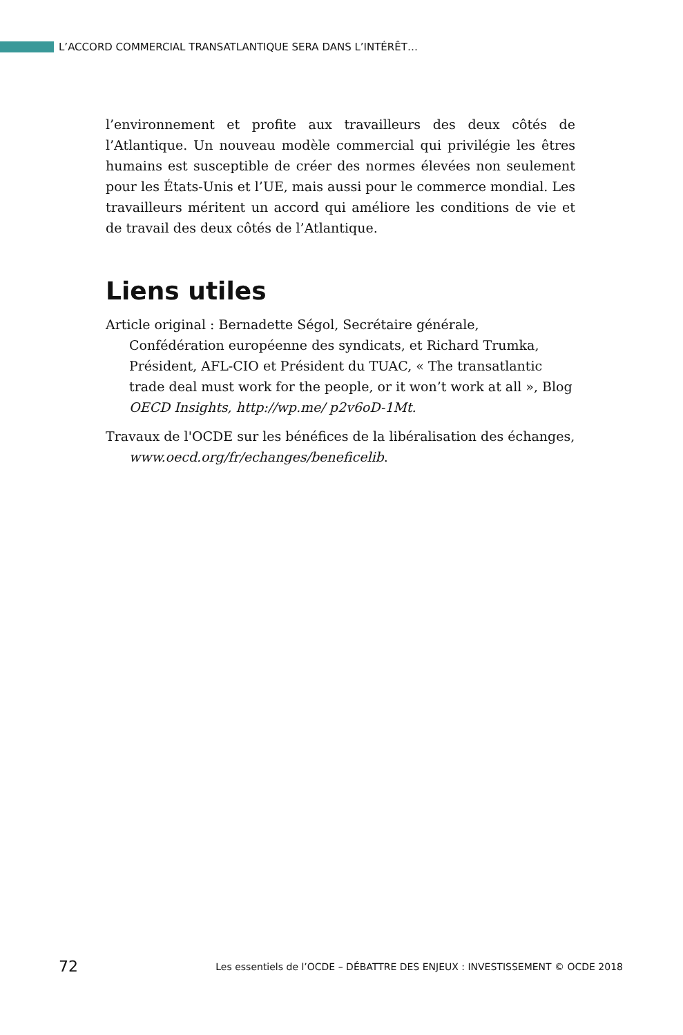L’ACCORD COMMERCIAL TRANSATLANTIQUE SERA DANS L’INTÉRÊT…
l’environnement et profite aux travailleurs des deux côtés de l’Atlantique. Un nouveau modèle commercial qui privilégie les êtres humains est susceptible de créer des normes élevées non seulement pour les États-Unis et l’UE, mais aussi pour le commerce mondial. Les travailleurs méritent un accord qui améliore les conditions de vie et de travail des deux côtés de l’Atlantique.
Liens utiles
Article original : Bernadette Ségol, Secrétaire générale, Confédération européenne des syndicats, et Richard Trumka, Président, AFL-CIO et Président du TUAC, « The transatlantic trade deal must work for the people, or it won’t work at all », Blog OECD Insights, http://wp.me/ p2v6oD-1Mt.
Travaux de l'OCDE sur les bénéfices de la libéralisation des échanges, www.oecd.org/fr/echanges/beneficelib.
72 Les essentiels de l’OCDE – DÉBATTRE DES ENJEUX : INVESTISSEMENT © OCDE 2018